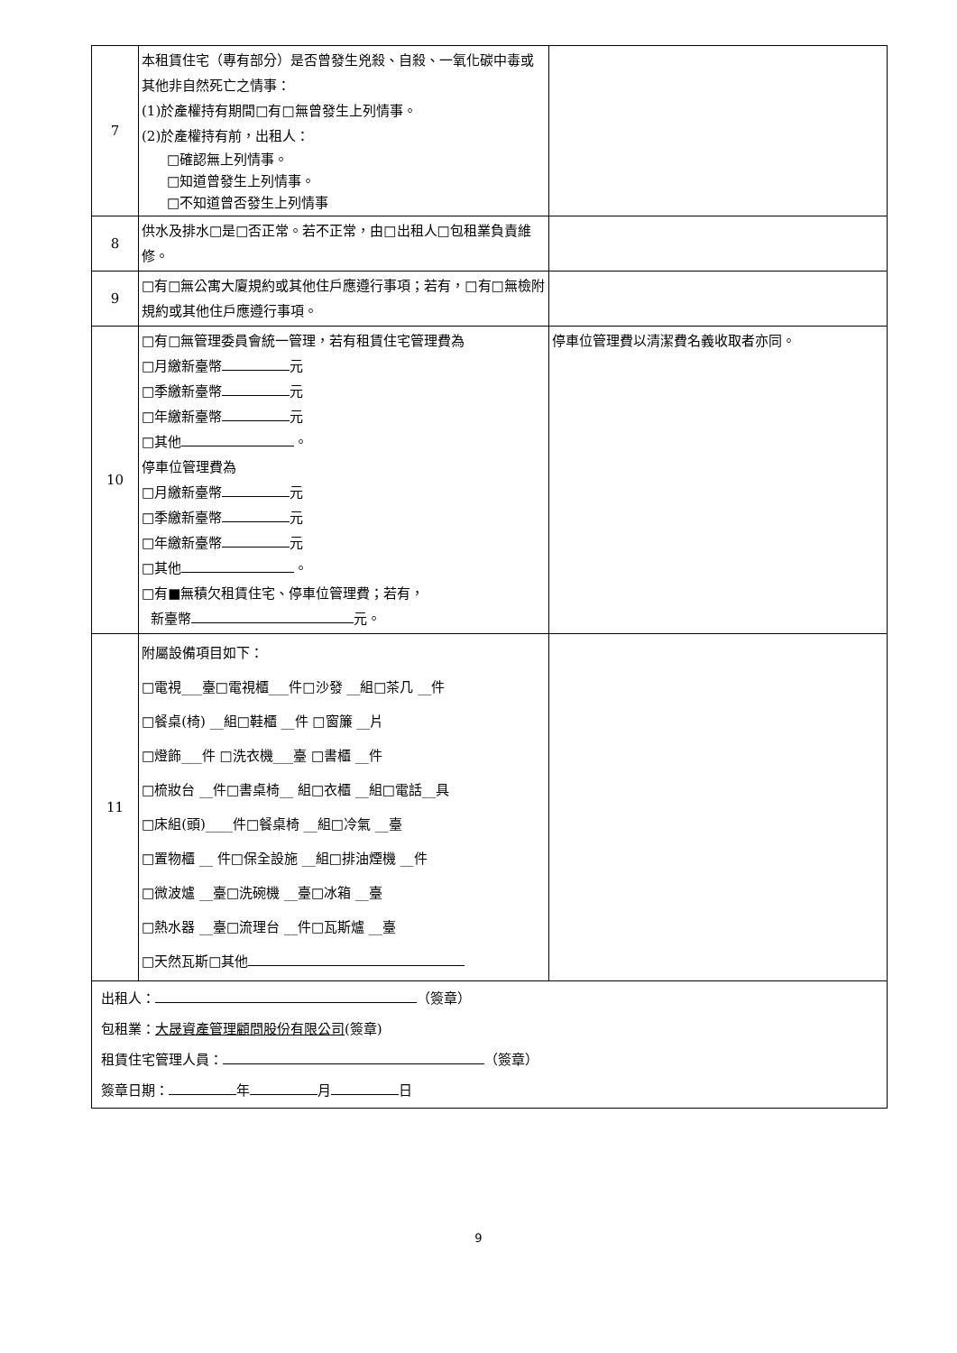| 7 | 本租賃住宅（專有部分）是否曾發生兇殺、自殺、一氧化碳中毒或其他非自然死亡之情事： (1)於產權持有期間□有□無曾發生上列情事。 (2)於產權持有前，出租人： □確認無上列情事。 □知道曾發生上列情事。 □不知道曾否發生上列情事 | |
| 8 | 供水及排水□是□否正常。若不正常，由□出租人□包租業負責維修。 | |
| 9 | □有□無公寓大廈規約或其他住戶應遵行事項；若有，□有□無檢附規約或其他住戶應遵行事項。 | |
| 10 | □有□無管理委員會統一管理，若有租賃住宅管理費為 □月繳新臺幣 元 □季繳新臺幣 元 □年繳新臺幣 元 □其他 。 停車位管理費為 □月繳新臺幣 元 □季繳新臺幣 元 □年繳新臺幣 元 □其他 。 □有■無積欠租賃住宅、停車位管理費；若有， 新臺幣 元。 | 停車位管理費以清潔費名義收取者亦同。 |
| 11 | 附屬設備項目如下： □電視___臺□電視櫃___件□沙發 __組□茶几 __件 □餐桌(椅) __組□鞋櫃 __件 □窗簾 __片 □燈飾___件 □洗衣機___臺 □書櫃 __件 □梳妝台 __件□書桌椅__ 組□衣櫃 __組□電話__具 □床組(頭)____件□餐桌椅 __組□冷氣 __臺 □置物櫃 __ 件□保全設施 __組□排油煙機 __件 □微波爐 __臺□洗碗機 __臺□冰箱 __臺 □熱水器 __臺□流理台 __件□瓦斯爐 __臺 □天然瓦斯□其他 | |
| 出租人： （簽章） 包租業： 大晟資產管理顧問股份有限公司 (簽章) 租賃住宅管理人員： （簽章） 簽章日期： 年 月 日 | | |
9